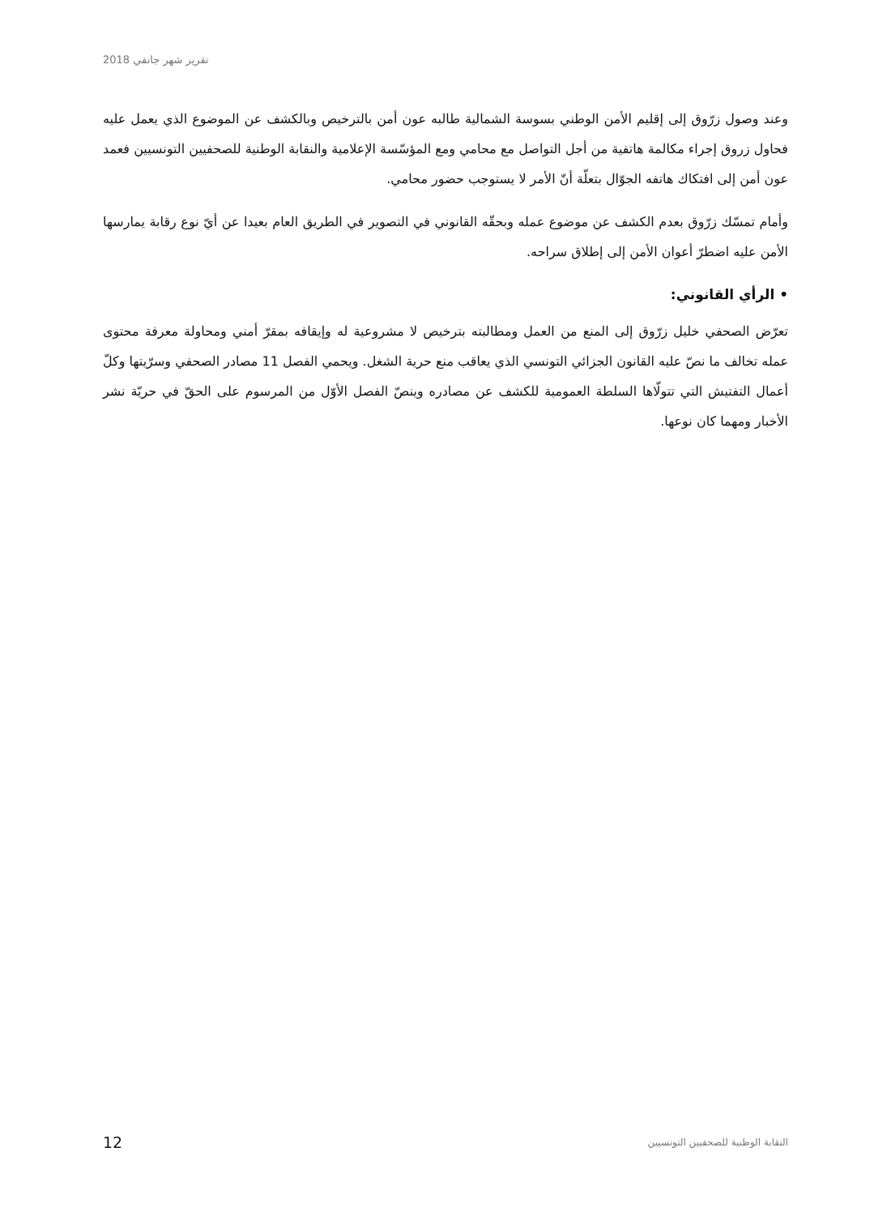تقرير شهر جانفي 2018
وعند وصول زرّوق إلى إقليم الأمن الوطني بسوسة الشمالية طالبه عون أمن بالترخيص وبالكشف عن الموضوع الذي يعمل عليه فحاول زروق إجراء مكالمة هاتفية من أجل التواصل مع محامي ومع المؤسّسة الإعلامية والنقابة الوطنية للصحفيين التونسيين فعمد عون أمن إلى افتكاك هاتفه الجوّال بتعلّة أنّ الأمر لا يستوجب حضور محامي.
وأمام تمسّك زرّوق بعدم الكشف عن موضوع عمله وبحقّه القانوني في التصوير في الطريق العام بعيدا عن أيّ نوع رقابة يمارسها الأمن عليه اضطرّ أعوان الأمن إلى إطلاق سراحه.
• الرأي القانوني:
تعرّض الصحفي خليل زرّوق إلى المنع من العمل ومطالبته بترخيص لا مشروعية له وإيقافه بمقرّ أمني ومحاولة معرفة محتوى عمله تخالف ما نصّ عليه القانون الجزائي التونسي الذي يعاقب منع حرية الشغل. ويحمي الفصل 11 مصادر الصحفي وسرّيتها وكلّ أعمال التفتيش التي تتولّاها السلطة العمومية للكشف عن مصادره وينصّ الفصل الأوّل من المرسوم على الحقّ في حريّة نشر الأخبار ومهما كان نوعها.
12 النقابة الوطنية للصحفيين التونسيين